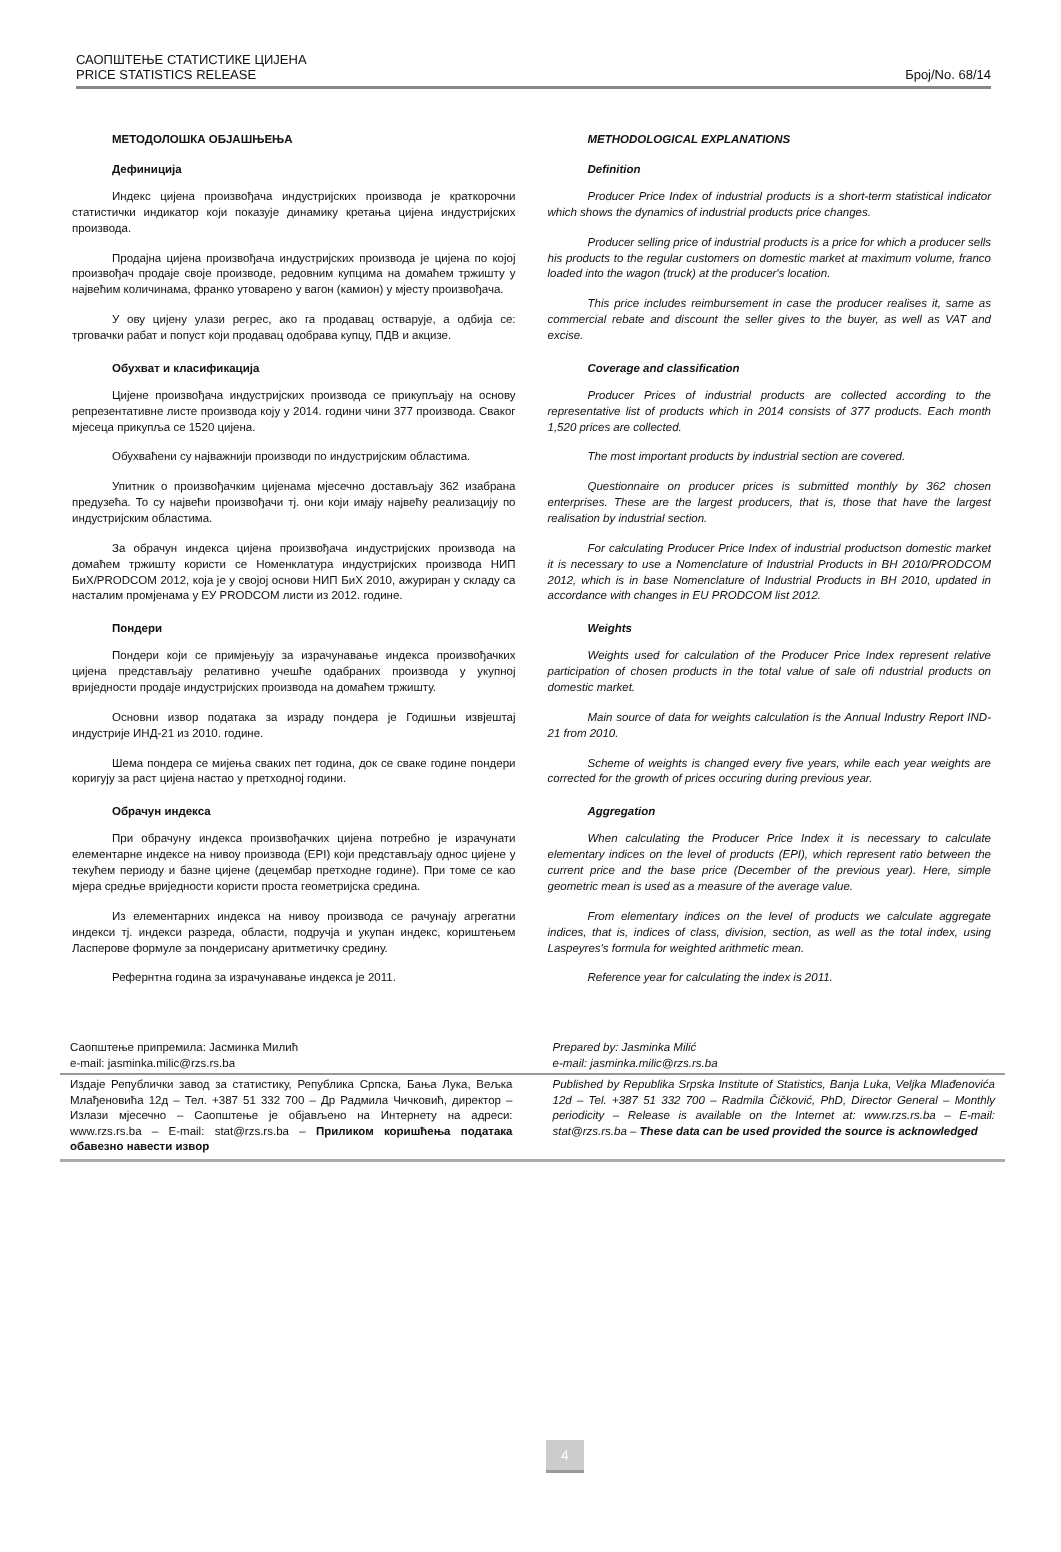САОПШТЕЊЕ СТАТИСТИКЕ ЦИЈЕНА
PRICE STATISTICS RELEASE
Број/No. 68/14
МЕТОДОЛОШКА ОБЈАШЊЕЊА
Дефиниција
Индекс цијена произвођача индустријских производа је краткорочни статистички индикатор који показује динамику кретања цијена индустријских производа.
Продајна цијена произвођача индустријских производа је цијена по којој произвођач продаје своје производе, редовним купцима на домаћем тржишту у највећим количинама, франко утоварено у вагон (камион) у мјесту произвођача.
У ову цијену улази регрес, ако га продавац остварује, а одбија се: трговачки рабат и попуст који продавац одобрава купцу, ПДВ и акцизе.
Обухват и класификација
Цијене произвођача индустријских производа се прикупљају на основу репрезентативне листе производа коју у 2014. години чини 377 производа. Сваког мјесеца прикупља се 1520 цијена.
Обухваћени су најважнији производи по индустријским областима.
Упитник о произвођачким цијенама мјесечно достављају 362 изабрана предузећа. То су највећи произвођачи тј. они који имају највећу реализацију по индустријским областима.
За обрачун индекса цијена произвођача индустријских производа на домаћем тржишту користи се Номенклатура индустријских производа НИП БиХ/PRODCOM 2012, која је у својој основи НИП БиХ 2010, ажуриран у складу са насталим промјенама у ЕУ PRODCOM листи из 2012. године.
Пондери
Пондери који се примјењују за израчунавање индекса произвођачких цијена представљају релативно учешће одабраних производа у укупној вриједности продаје индустријских производа на домаћем тржишту.
Основни извор података за израду пондера је Годишњи извјештај индустрије ИНД-21 из 2010. године.
Шема пондера се мијења сваких пет година, док се сваке године пондери коригују за раст цијена настао у претходној години.
Обрачун индекса
При обрачуну индекса произвођачких цијена потребно је израчунати елементарне индексе на нивоу производа (EPI) који представљају однос цијене у текућем периоду и базне цијене (децембар претходне године). При томе се као мјера средње вриједности користи проста геометријска средина.
Из елементарних индекса на нивоу производа се рачунају агрегатни индекси тј. индекси разреда, области, подручја и укупан индекс, кориштењем Ласперове формуле за пондерисану аритметичку средину.
Рефернтна година за израчунавање индекса је 2011.
METHODOLOGICAL EXPLANATIONS
Definition
Producer Price Index of industrial products is a short-term statistical indicator which shows the dynamics of industrial products price changes.
Producer selling price of industrial products is a price for which a producer sells his products to the regular customers on domestic market at maximum volume, franco loaded into the wagon (truck) at the producer's location.
This price includes reimbursement in case the producer realises it, same as commercial rebate and discount the seller gives to the buyer, as well as VAT and excise.
Coverage and classification
Producer Prices of industrial products are collected according to the representative list of products which in 2014 consists of 377 products. Each month 1,520 prices are collected.
The most important products by industrial section are covered.
Questionnaire on producer prices is submitted monthly by 362 chosen enterprises. These are the largest producers, that is, those that have the largest realisation by industrial section.
For calculating Producer Price Index of industrial productson domestic market it is necessary to use a Nomenclature of Industrial Products in BH 2010/PRODCOM 2012, which is in base Nomenclature of Industrial Products in BH 2010, updated in accordance with changes in EU PRODCOM list 2012.
Weights
Weights used for calculation of the Producer Price Index represent relative participation of chosen products in the total value of sale ofi ndustrial products on domestic market.
Main source of data for weights calculation is the Annual Industry Report IND-21 from 2010.
Scheme of weights is changed every five years, while each year weights are corrected for the growth of prices occuring during previous year.
Aggregation
When calculating the Producer Price Index it is necessary to calculate elementary indices on the level of products (EPI), which represent ratio between the current price and the base price (December of the previous year). Here, simple geometric mean is used as a measure of the average value.
From elementary indices on the level of products we calculate aggregate indices, that is, indices of class, division, section, as well as the total index, using Laspeyres's formula for weighted arithmetic mean.
Reference year for calculating the index is 2011.
Саопштење припремила: Јасминка Милић
e-mail: jasminka.milic@rzs.rs.ba
Prepared by: Jasminka Milić
e-mail: jasminka.milic@rzs.rs.ba
Издаје Републички завод за статистику, Република Српска, Бања Лука, Вељка Млађеновића 12д – Тел. +387 51 332 700 – Др Радмила Чичковић, директор – Излази мјесечно – Саопштење је објављено на Интернету на адреси: www.rzs.rs.ba – E-mail: stat@rzs.rs.ba – Приликом коришћења података обавезно навести извор
Published by Republika Srpska Institute of Statistics, Banja Luka, Veljka Mlađenovića 12d – Tel. +387 51 332 700 – Radmila Čičković, PhD, Director General – Monthly periodicity – Release is available on the Internet at: www.rzs.rs.ba – E-mail: stat@rzs.rs.ba – These data can be used provided the source is acknowledged
4